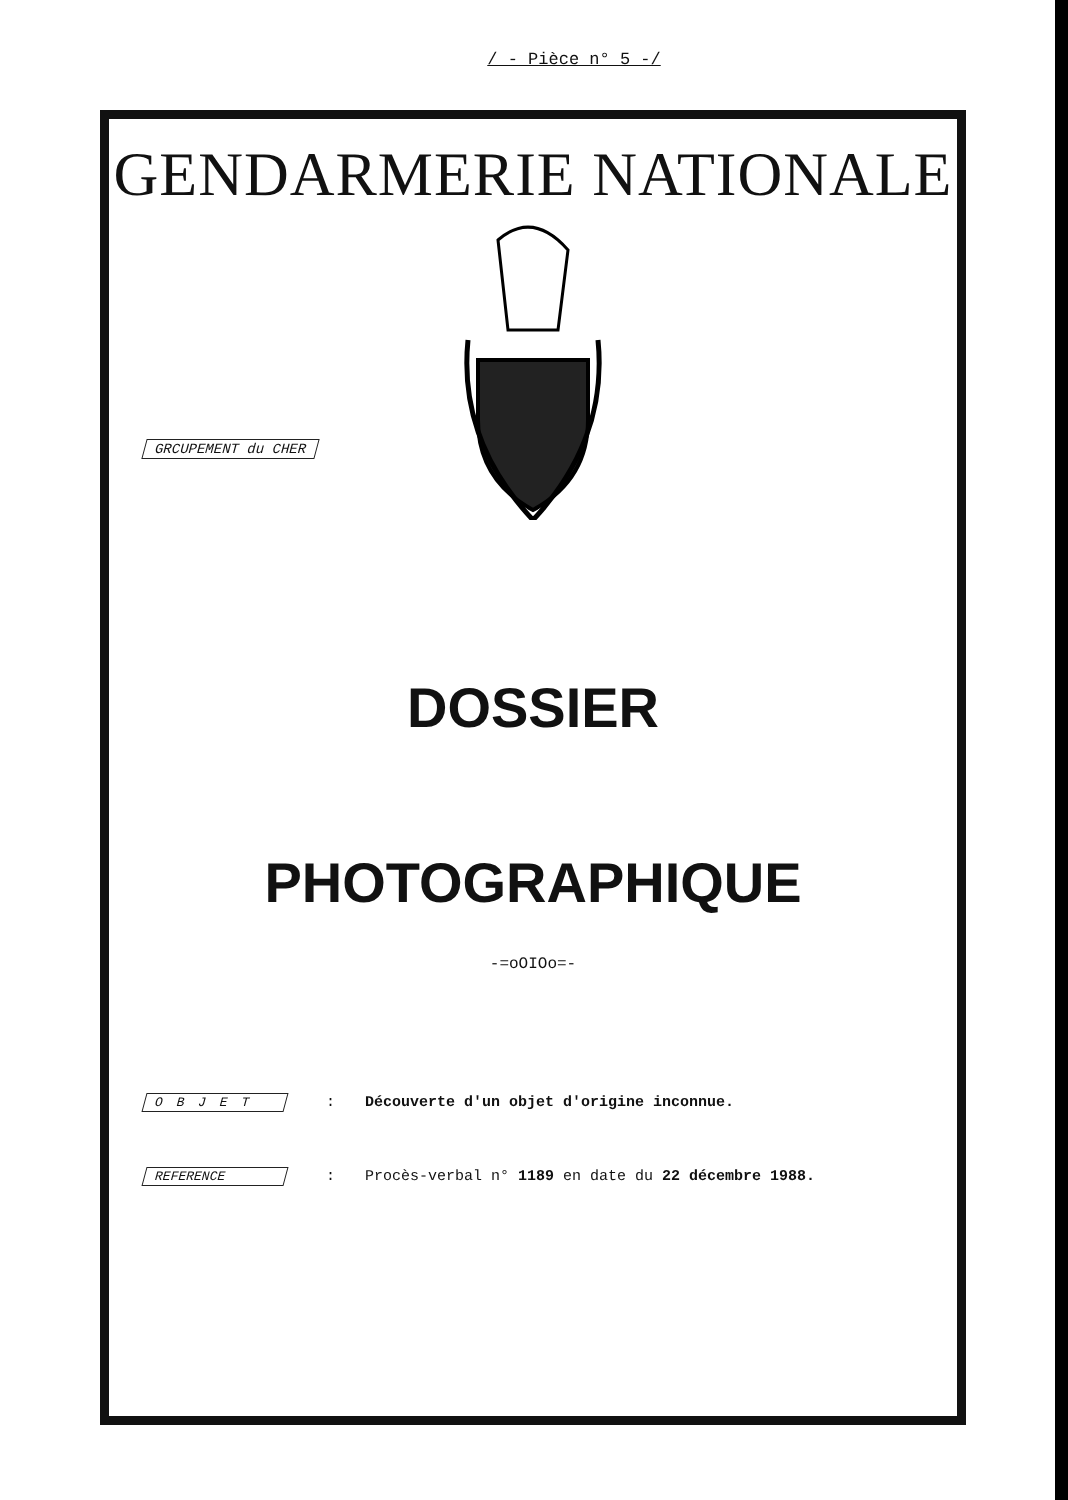/ - Pièce n° 5 -/
GENDARMERIE NATIONALE
GRCUPEMENT du CHER
DOSSIER
PHOTOGRAPHIQUE
-=oOIOo=-
O B J E T: Découverte d'un objet d'origine inconnue.
REFERENCE: Procès-verbal n° 1189 en date du 22 décembre 1988.